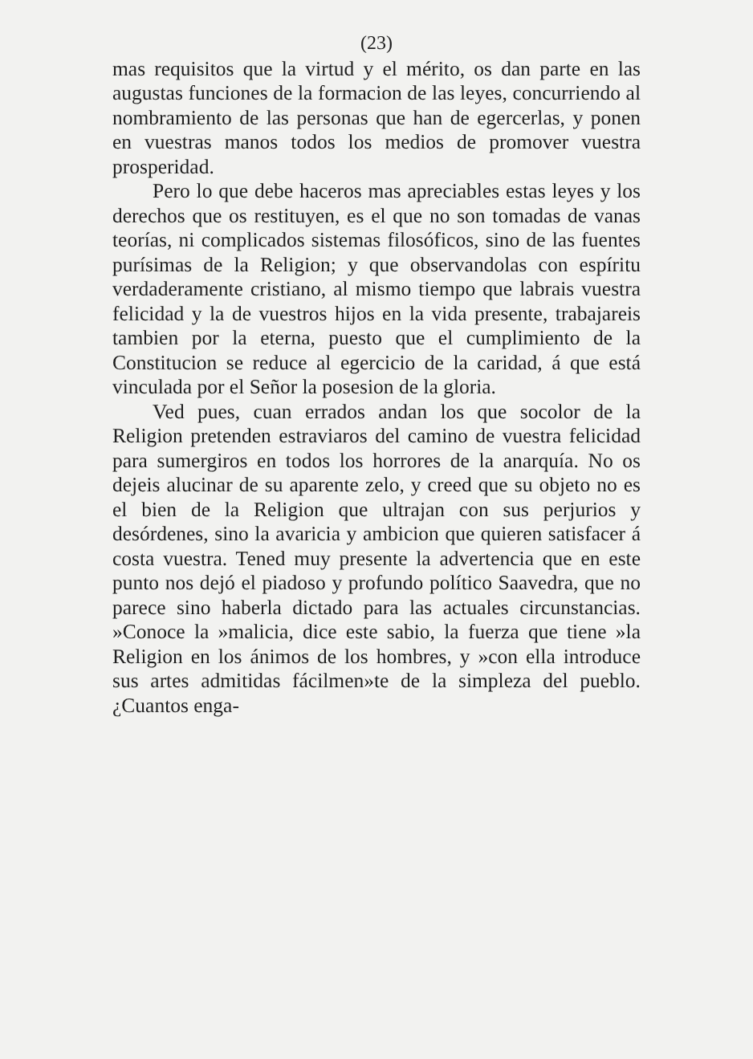(23)
mas requisitos que la virtud y el mérito, os dan parte en las augustas funciones de la formacion de las leyes, concurriendo al nombramiento de las personas que han de egercerlas, y ponen en vuestras manos todos los medios de promover vuestra prosperidad.
Pero lo que debe haceros mas apreciables estas leyes y los derechos que os restituyen, es el que no son tomadas de vanas teorías, ni complicados sistemas filosóficos, sino de las fuentes purísimas de la Religion; y que observandolas con espíritu verdaderamente cristiano, al mismo tiempo que labrais vuestra felicidad y la de vuestros hijos en la vida presente, trabajareis tambien por la eterna, puesto que el cumplimiento de la Constitucion se reduce al egercicio de la caridad, á que está vinculada por el Señor la posesion de la gloria.
Ved pues, cuan errados andan los que socolor de la Religion pretenden estraviaros del camino de vuestra felicidad para sumergiros en todos los horrores de la anarquía. No os dejeis alucinar de su aparente zelo, y creed que su objeto no es el bien de la Religion que ultrajan con sus perjurios y desórdenes, sino la avaricia y ambicion que quieren satisfacer á costa vuestra. Tened muy presente la advertencia que en este punto nos dejó el piadoso y profundo político Saavedra, que no parece sino haberla dictado para las actuales circunstancias. »Conoce la »malicia, dice este sabio, la fuerza que tiene »la Religion en los ánimos de los hombres, y »con ella introduce sus artes admitidas fácilmen»te de la simpleza del pueblo. ¿Cuantos enga-